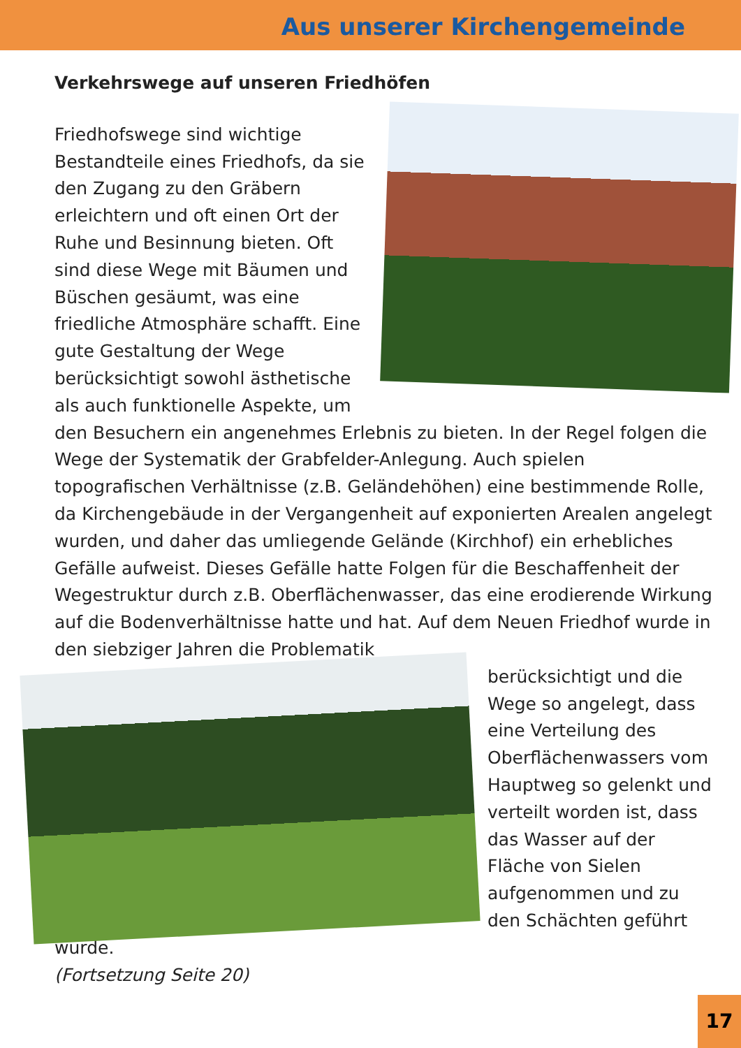Aus unserer Kirchengemeinde
Verkehrswege auf unseren Friedhöfen
Friedhofswege sind wichtige Bestandteile eines Friedhofs, da sie den Zugang zu den Gräbern erleichtern und oft einen Ort der Ruhe und Besinnung bieten. Oft sind diese Wege mit Bäumen und Büschen gesäumt, was eine friedliche Atmosphäre schafft. Eine gute Gestaltung der Wege berücksichtigt sowohl ästhetische als auch funktionelle Aspekte, um den Besuchern ein angenehmes Erlebnis zu bieten. In der Regel folgen die Wege der Systematik der Grabfelder-Anlegung. Auch spielen topografischen Verhältnisse (z.B. Geländehöhen) eine bestimmende Rolle, da Kirchengebäude in der Vergangenheit auf exponierten Arealen angelegt wurden, und daher das umliegende Gelände (Kirchhof) ein erhebliches Gefälle aufweist. Dieses Gefälle hatte Folgen für die Beschaffenheit der Wegestruktur durch z.B. Oberflächenwasser, das eine erodierende Wirkung auf die Bodenverhältnisse hatte und hat. Auf dem Neuen Friedhof wurde in den siebziger Jahren die Problematik
berücksichtigt und die Wege so angelegt, dass eine Verteilung des Oberflächenwassers vom Hauptweg so gelenkt und verteilt worden ist, dass das Wasser auf der Fläche von Sielen aufgenommen und zu den Schächten geführt wurde.
(Fortsetzung Seite 20)
17